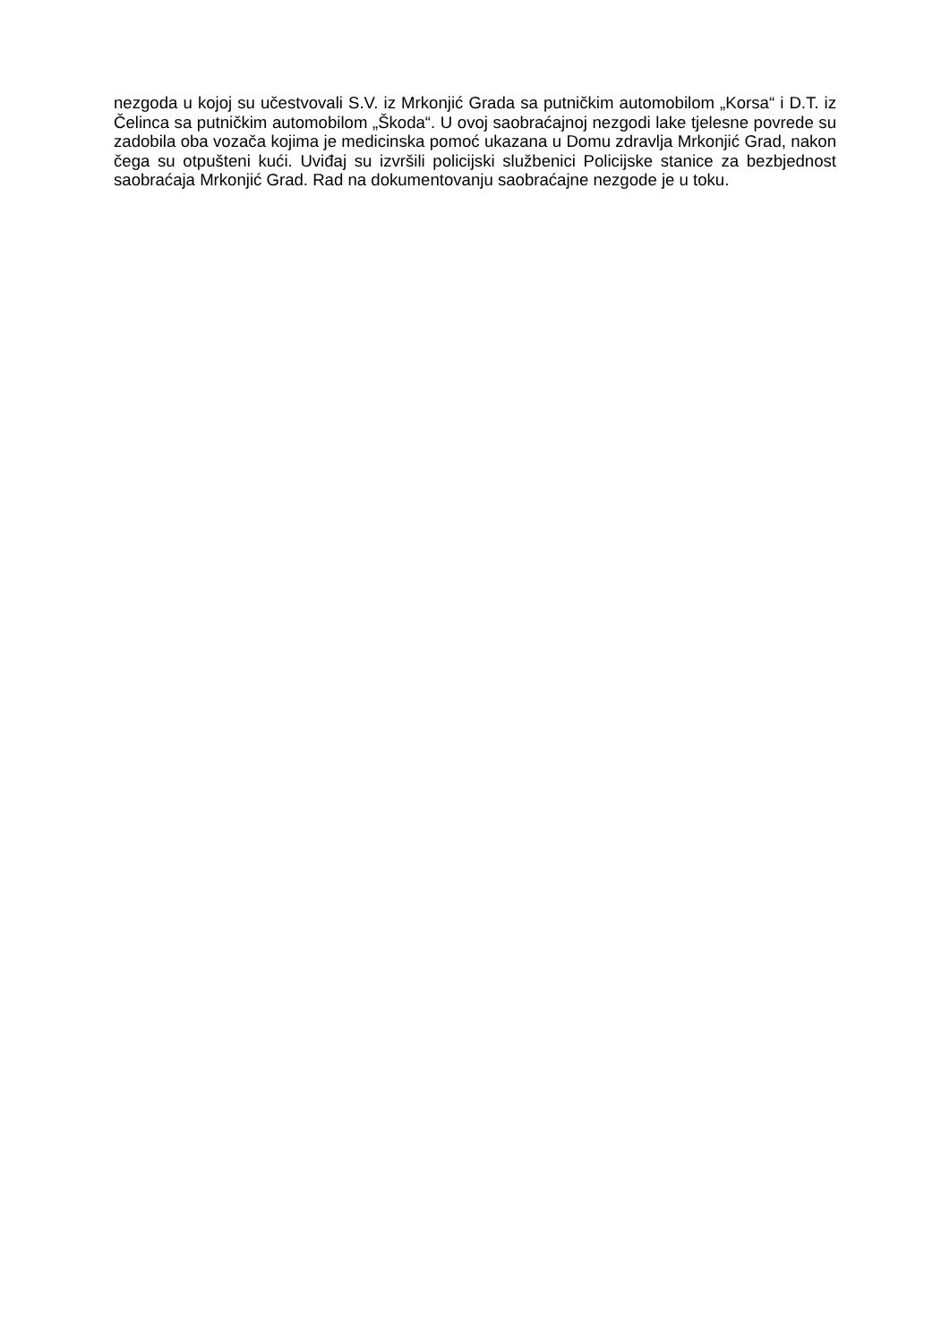nezgoda u kojoj su učestvovali S.V. iz Mrkonjić Grada sa putničkim automobilom „Korsa“ i D.T. iz Čelinca sa putničkim automobilom „Škoda“. U ovoj saobraćajnoj nezgodi lake tjelesne povrede su zadobila oba vozača kojima je medicinska pomoć ukazana u Domu zdravlja Mrkonjić Grad, nakon čega su otpušteni kući. Uviđaj su izvršili policijski službenici Policijske stanice za bezbjednost saobraćaja Mrkonjić Grad. Rad na dokumentovanju saobraćajne nezgode je u toku.